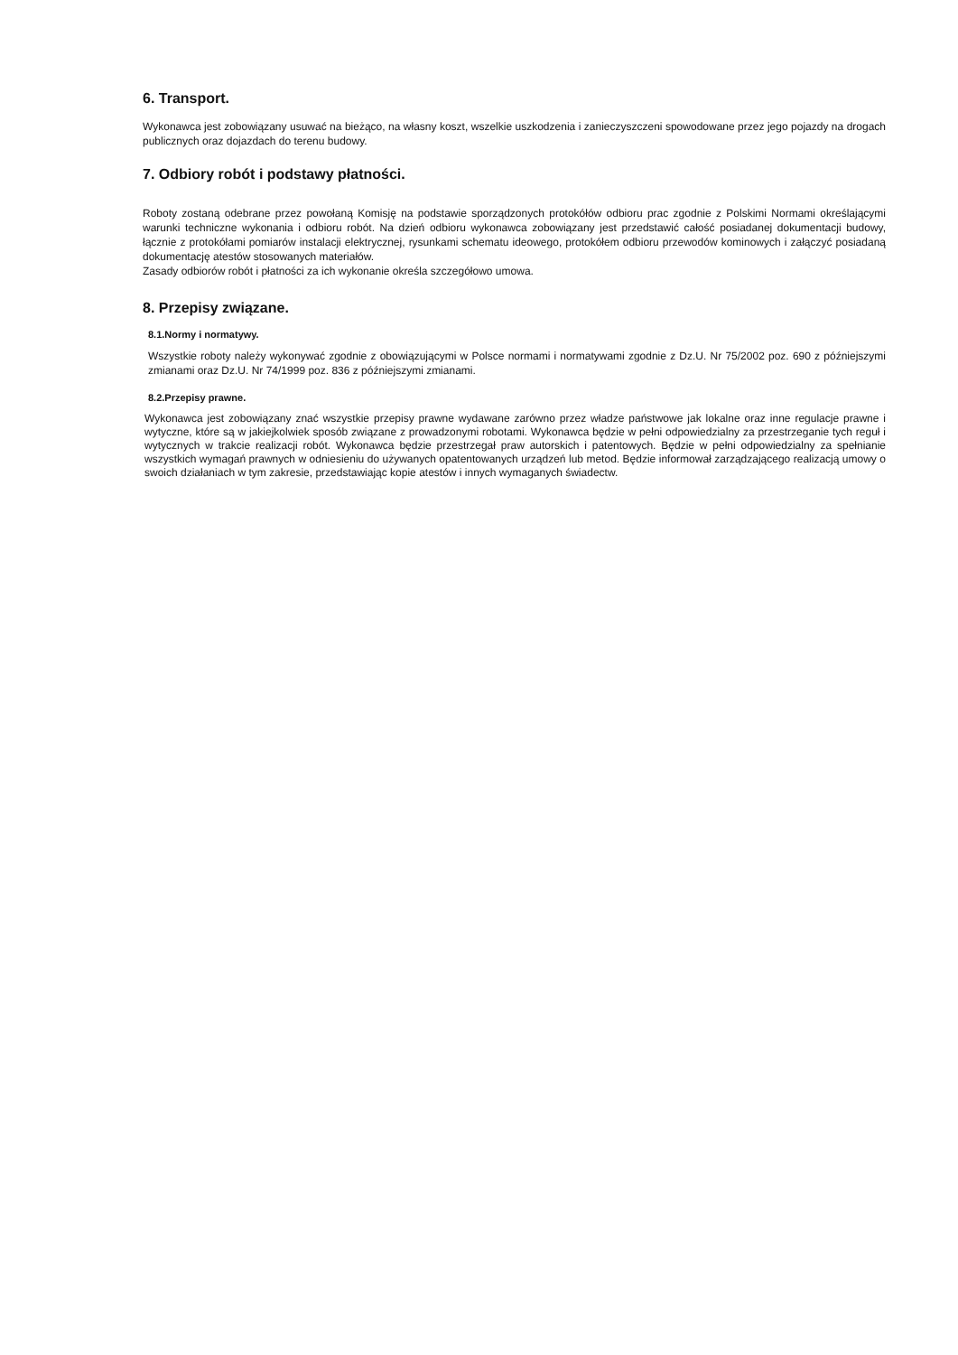6. Transport.
Wykonawca jest zobowiązany usuwać na bieżąco, na własny koszt, wszelkie uszkodzenia i zanieczyszczeni spowodowane przez jego pojazdy na drogach publicznych oraz dojazdach do terenu budowy.
7. Odbiory robót i podstawy płatności.
Roboty zostaną odebrane przez powołaną Komisję na podstawie sporządzonych protokółów odbioru prac zgodnie z Polskimi Normami określającymi warunki techniczne wykonania i odbioru robót. Na dzień odbioru wykonawca zobowiązany jest przedstawić całość posiadanej dokumentacji budowy, łącznie z protokółami pomiarów instalacji elektrycznej, rysunkami schematu ideowego, protokółem odbioru przewodów kominowych i załączyć posiadaną dokumentację atestów stosowanych materiałów.
Zasady odbiorów robót i płatności za ich wykonanie określa szczegółowo umowa.
8. Przepisy związane.
8.1.Normy i normatywy.
Wszystkie roboty należy wykonywać zgodnie z obowiązującymi w Polsce normami i normatywami zgodnie z Dz.U. Nr 75/2002 poz. 690 z późniejszymi zmianami oraz Dz.U. Nr 74/1999 poz. 836 z późniejszymi zmianami.
8.2.Przepisy prawne.
Wykonawca jest zobowiązany znać wszystkie przepisy prawne wydawane zarówno przez władze państwowe jak lokalne oraz inne regulacje prawne i wytyczne, które są w jakiejkolwiek sposób związane z prowadzonymi robotami. Wykonawca będzie w pełni odpowiedzialny za przestrzeganie tych reguł i wytycznych w trakcie realizacji robót. Wykonawca będzie przestrzegał praw autorskich i patentowych. Będzie w pełni odpowiedzialny za spełnianie wszystkich wymagań prawnych w odniesieniu do używanych opatentowanych urządzeń lub metod. Będzie informował zarządzającego realizacją umowy o swoich działaniach w tym zakresie, przedstawiając kopie atestów i innych wymaganych świadectw.